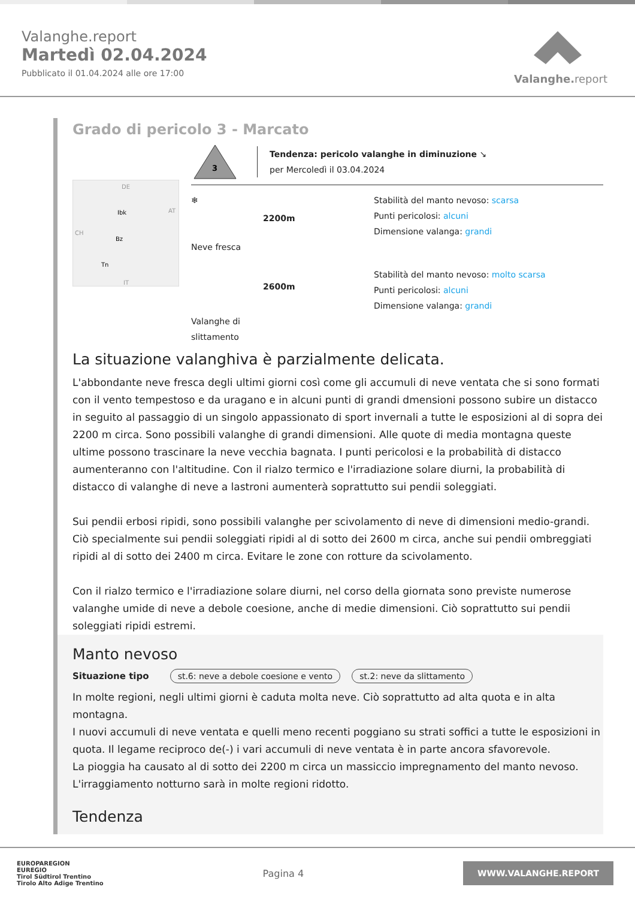Valanghe.report
Martedì 02.04.2024
Pubblicato il 01.04.2024 alle ore 17:00
Valanghe.report
Grado di pericolo 3 - Marcato
DE
Ibk
Bz
Tn
AT
CH
IT
3
Tendenza: pericolo valanghe in diminuzione ↘
per Mercoledì il 03.04.2024
❄
Neve fresca
2200m
Stabilità del manto nevoso: scarsa
Punti pericolosi: alcuni
Dimensione valanga: grandi
Valanghe di slittamento
2600m
Stabilità del manto nevoso: molto scarsa
Punti pericolosi: alcuni
Dimensione valanga: grandi
La situazione valanghiva è parzialmente delicata.
L'abbondante neve fresca degli ultimi giorni così come gli accumuli di neve ventata che si sono formati con il vento tempestoso e da uragano e in alcuni punti di grandi dmensioni possono subire un distacco in seguito al passaggio di un singolo appassionato di sport invernali a tutte le esposizioni al di sopra dei 2200 m circa. Sono possibili valanghe di grandi dimensioni. Alle quote di media montagna queste ultime possono trascinare la neve vecchia bagnata. I punti pericolosi e la probabilità di distacco aumenteranno con l'altitudine. Con il rialzo termico e l'irradiazione solare diurni, la probabilità di distacco di valanghe di neve a lastroni aumenterà soprattutto sui pendii soleggiati.
Sui pendii erbosi ripidi, sono possibili valanghe per scivolamento di neve di dimensioni medio-grandi. Ciò specialmente sui pendii soleggiati ripidi al di sotto dei 2600 m circa, anche sui pendii ombreggiati ripidi al di sotto dei 2400 m circa. Evitare le zone con rotture da scivolamento.
Con il rialzo termico e l'irradiazione solare diurni, nel corso della giornata sono previste numerose valanghe umide di neve a debole coesione, anche di medie dimensioni. Ciò soprattutto sui pendii soleggiati ripidi estremi.
Manto nevoso
Situazione tipo st.6: neve a debole coesione e vento st.2: neve da slittamento
In molte regioni, negli ultimi giorni è caduta molta neve. Ciò soprattutto ad alta quota e in alta montagna.
I nuovi accumuli di neve ventata e quelli meno recenti poggiano su strati soffici a tutte le esposizioni in quota. Il legame reciproco de(-) i vari accumuli di neve ventata è in parte ancora sfavorevole.
La pioggia ha causato al di sotto dei 2200 m circa un massiccio impregnamento del manto nevoso.
L'irraggiamento notturno sarà in molte regioni ridotto.
Tendenza
EUROPAREGION
EUREGIO
Tirol Südtirol Trentino
Tirolo Alto Adige Trentino
Pagina 4
WWW.VALANGHE.REPORT